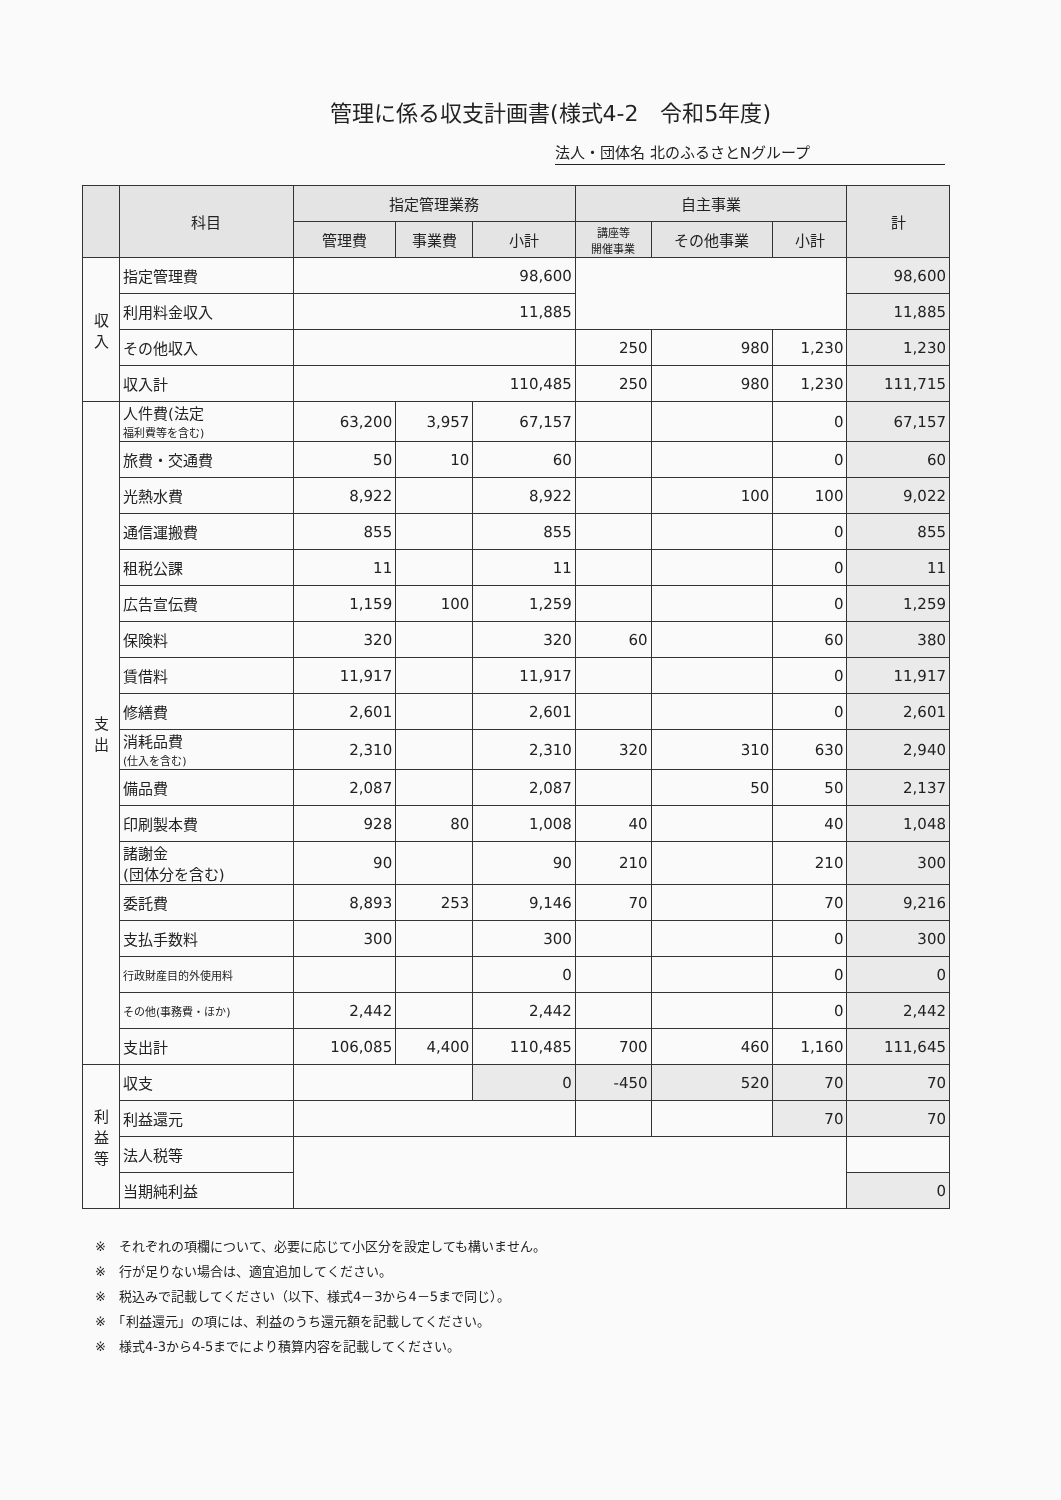管理に係る収支計画書(様式4-2　令和5年度)
法人・団体名 北のふるさとNグループ
| | 科目 | 指定管理業務 | | | 自主事業 | | | 計 |
| --- | --- | --- | --- | --- | --- | --- | --- | --- |
| | | 管理費 | 事業費 | 小計 | 講座等 開催事業 | その他事業 | 小計 | |
| 収 入 | 指定管理費 | 98,600 | | | | | | 98,600 |
| | 利用料金収入 | 11,885 | | | | | | 11,885 |
| | その他収入 | | | | 250 | 980 | 1,230 | 1,230 |
| | 収入計 | 110,485 | | | 250 | 980 | 1,230 | 111,715 |
| 支 出 | 人件費(法定 福利費等を含む) | 63,200 | 3,957 | 67,157 | | | 0 | 67,157 |
| | 旅費・交通費 | 50 | 10 | 60 | | | 0 | 60 |
| | 光熱水費 | 8,922 | | 8,922 | | 100 | 100 | 9,022 |
| | 通信運搬費 | 855 | | 855 | | | 0 | 855 |
| | 租税公課 | 11 | | 11 | | | 0 | 11 |
| | 広告宣伝費 | 1,159 | 100 | 1,259 | | | 0 | 1,259 |
| | 保険料 | 320 | | 320 | 60 | | 60 | 380 |
| | 賃借料 | 11,917 | | 11,917 | | | 0 | 11,917 |
| | 修繕費 | 2,601 | | 2,601 | | | 0 | 2,601 |
| | 消耗品費 (仕入を含む) | 2,310 | | 2,310 | 320 | 310 | 630 | 2,940 |
| | 備品費 | 2,087 | | 2,087 | | 50 | 50 | 2,137 |
| | 印刷製本費 | 928 | 80 | 1,008 | 40 | | 40 | 1,048 |
| | 諸謝金 (団体分を含む) | 90 | | 90 | 210 | | 210 | 300 |
| | 委託費 | 8,893 | 253 | 9,146 | 70 | | 70 | 9,216 |
| | 支払手数料 | 300 | | 300 | | | 0 | 300 |
| | 行政財産目的外使用料 | | | 0 | | | 0 | 0 |
| | その他(事務費・ほか) | 2,442 | | 2,442 | | | 0 | 2,442 |
| | 支出計 | 106,085 | 4,400 | 110,485 | 700 | 460 | 1,160 | 111,645 |
| 利 益 等 | 収支 | | | 0 | -450 | 520 | 70 | 70 |
| | 利益還元 | | | | | | 70 | 70 |
| | 法人税等 | | | | | | | |
| | 当期純利益 | | | | | | | 0 |
※　それぞれの項欄について、必要に応じて小区分を設定しても構いません。
※　行が足りない場合は、適宜追加してください。
※　税込みで記載してください（以下、様式4－3から4－5まで同じ）。
※　「利益還元」の項には、利益のうち還元額を記載してください。
※　様式4-3から4-5までにより積算内容を記載してください。